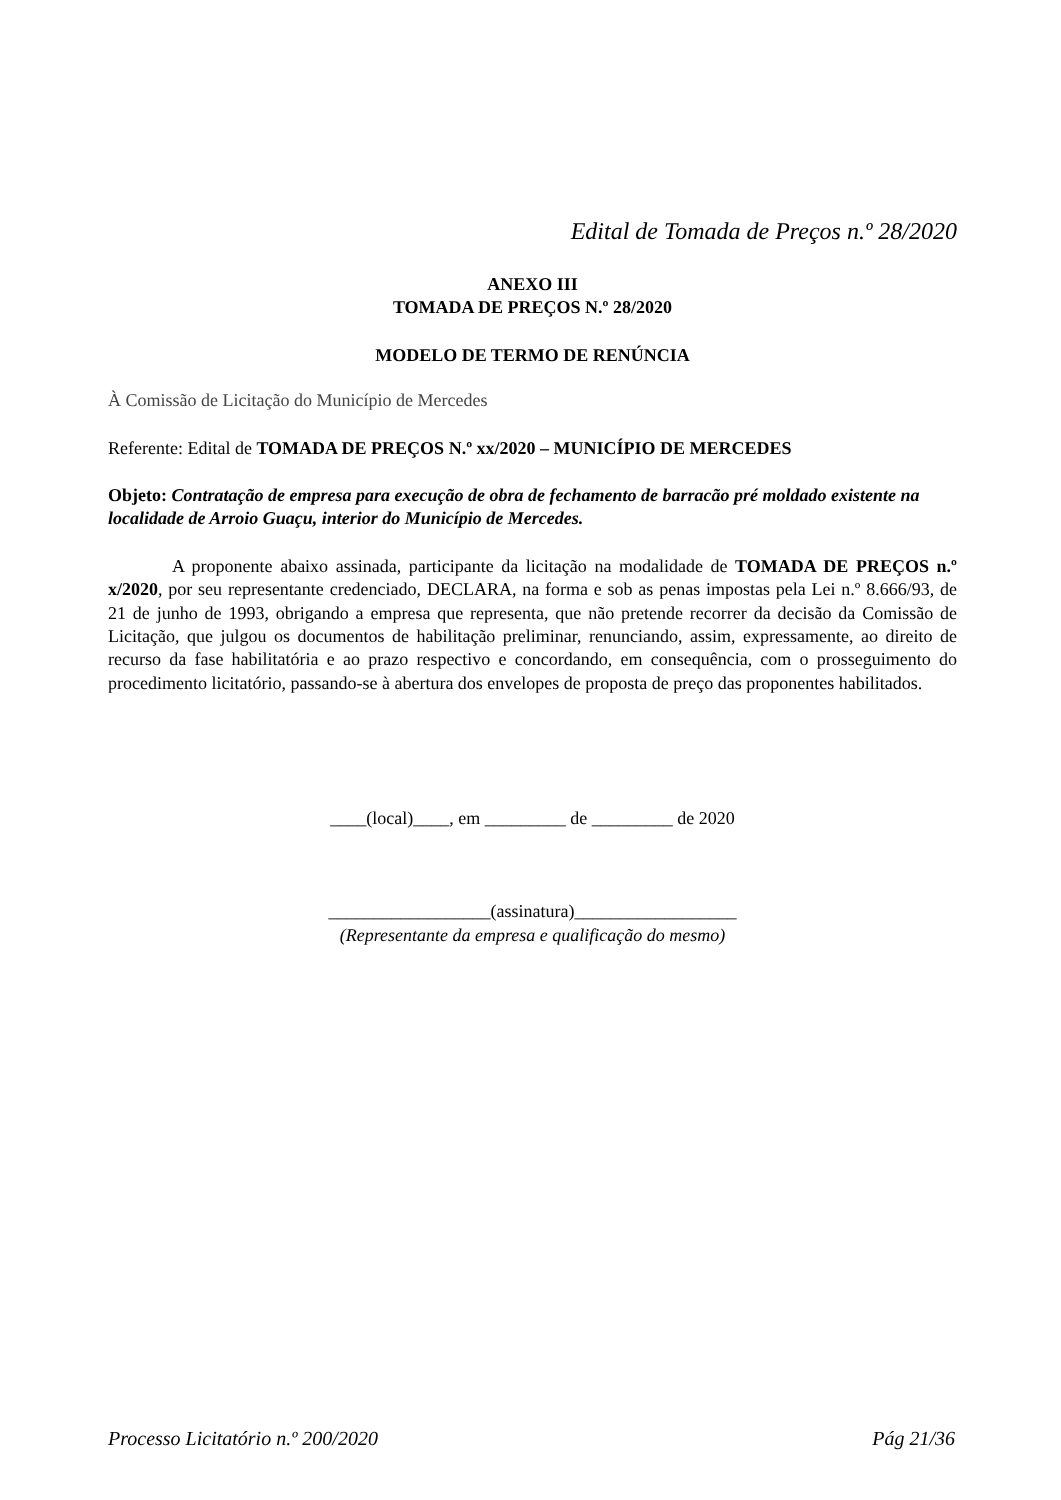Edital de Tomada de Preços n.º 28/2020
ANEXO III
TOMADA DE PREÇOS N.º 28/2020
MODELO DE TERMO DE RENÚNCIA
À Comissão de Licitação do Município de Mercedes
Referente: Edital de TOMADA DE PREÇOS N.º xx/2020 – MUNICÍPIO DE MERCEDES
Objeto: Contratação de empresa para execução de obra de fechamento de barracão pré moldado existente na localidade de Arroio Guaçu, interior do Município de Mercedes.
A proponente abaixo assinada, participante da licitação na modalidade de TOMADA DE PREÇOS n.º x/2020, por seu representante credenciado, DECLARA, na forma e sob as penas impostas pela Lei n.º 8.666/93, de 21 de junho de 1993, obrigando a empresa que representa, que não pretende recorrer da decisão da Comissão de Licitação, que julgou os documentos de habilitação preliminar, renunciando, assim, expressamente, ao direito de recurso da fase habilitatória e ao prazo respectivo e concordando, em consequência, com o prosseguimento do procedimento licitatório, passando-se à abertura dos envelopes de proposta de preço das proponentes habilitados.
____(local)____, em _________ de _________ de 2020
__________________(assinatura)__________________
(Representante da empresa e qualificação do mesmo)
Processo Licitatório n.º 200/2020 Pág 21/36